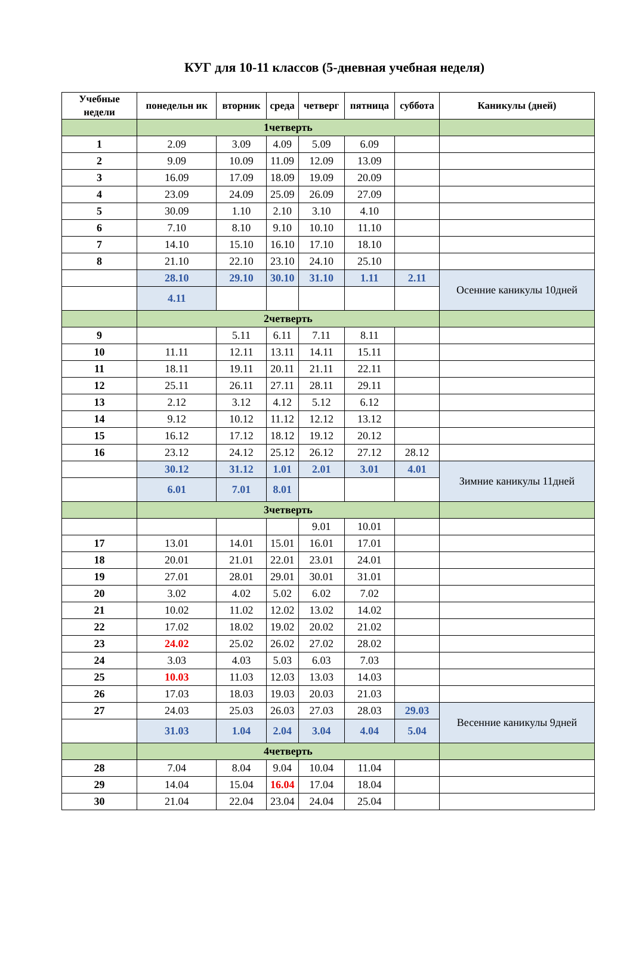КУГ для 10-11 классов (5-дневная учебная неделя)
| Учебные недели | понедельн ик | вторник | среда | четверг | пятница | суббота | Каникулы (дней) |
| --- | --- | --- | --- | --- | --- | --- | --- |
| | 1четверть | | | | | | |
| 1 | 2.09 | 3.09 | 4.09 | 5.09 | 6.09 | | |
| 2 | 9.09 | 10.09 | 11.09 | 12.09 | 13.09 | | |
| 3 | 16.09 | 17.09 | 18.09 | 19.09 | 20.09 | | |
| 4 | 23.09 | 24.09 | 25.09 | 26.09 | 27.09 | | |
| 5 | 30.09 | 1.10 | 2.10 | 3.10 | 4.10 | | |
| 6 | 7.10 | 8.10 | 9.10 | 10.10 | 11.10 | | |
| 7 | 14.10 | 15.10 | 16.10 | 17.10 | 18.10 | | |
| 8 | 21.10 | 22.10 | 23.10 | 24.10 | 25.10 | | |
| | 28.10 | 29.10 | 30.10 | 31.10 | 1.11 | 2.11 | Осенние каникулы 10дней |
| | 4.11 | | | | | | |
| | 2четверть | | | | | | |
| 9 | | 5.11 | 6.11 | 7.11 | 8.11 | | |
| 10 | 11.11 | 12.11 | 13.11 | 14.11 | 15.11 | | |
| 11 | 18.11 | 19.11 | 20.11 | 21.11 | 22.11 | | |
| 12 | 25.11 | 26.11 | 27.11 | 28.11 | 29.11 | | |
| 13 | 2.12 | 3.12 | 4.12 | 5.12 | 6.12 | | |
| 14 | 9.12 | 10.12 | 11.12 | 12.12 | 13.12 | | |
| 15 | 16.12 | 17.12 | 18.12 | 19.12 | 20.12 | | |
| 16 | 23.12 | 24.12 | 25.12 | 26.12 | 27.12 | 28.12 | |
| | 30.12 | 31.12 | 1.01 | 2.01 | 3.01 | 4.01 | Зимние каникулы 11дней |
| | 6.01 | 7.01 | 8.01 | | | | |
| | 3четверть | | | | | | |
| | | | | 9.01 | 10.01 | | |
| 17 | 13.01 | 14.01 | 15.01 | 16.01 | 17.01 | | |
| 18 | 20.01 | 21.01 | 22.01 | 23.01 | 24.01 | | |
| 19 | 27.01 | 28.01 | 29.01 | 30.01 | 31.01 | | |
| 20 | 3.02 | 4.02 | 5.02 | 6.02 | 7.02 | | |
| 21 | 10.02 | 11.02 | 12.02 | 13.02 | 14.02 | | |
| 22 | 17.02 | 18.02 | 19.02 | 20.02 | 21.02 | | |
| 23 | 24.02 | 25.02 | 26.02 | 27.02 | 28.02 | | |
| 24 | 3.03 | 4.03 | 5.03 | 6.03 | 7.03 | | |
| 25 | 10.03 | 11.03 | 12.03 | 13.03 | 14.03 | | |
| 26 | 17.03 | 18.03 | 19.03 | 20.03 | 21.03 | | |
| 27 | 24.03 | 25.03 | 26.03 | 27.03 | 28.03 | 29.03 | Весенние каникулы 9дней |
| | 31.03 | 1.04 | 2.04 | 3.04 | 4.04 | 5.04 | |
| | 4четверть | | | | | | |
| 28 | 7.04 | 8.04 | 9.04 | 10.04 | 11.04 | | |
| 29 | 14.04 | 15.04 | 16.04 | 17.04 | 18.04 | | |
| 30 | 21.04 | 22.04 | 23.04 | 24.04 | 25.04 | | |